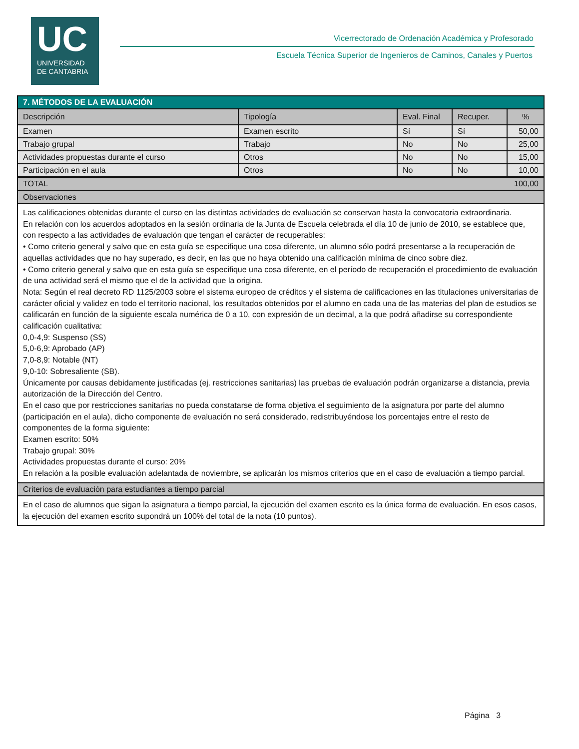UC
UNIVERSIDAD
DE CANTABRIA
Vicerrectorado de Ordenación Académica y Profesorado
Escuela Técnica Superior de Ingenieros de Caminos, Canales y Puertos
| 7. MÉTODOS DE LA EVALUACIÓN | | | | |
| Descripción | Tipología | Eval. Final | Recuper. | % |
| Examen | Examen escrito | Sí | Sí | 50,00 |
| Trabajo grupal | Trabajo | No | No | 25,00 |
| Actividades propuestas durante el curso | Otros | No | No | 15,00 |
| Participación en el aula | Otros | No | No | 10,00 |
| TOTAL | | | | 100,00 |
| Observaciones | | | | |
| Las calificaciones obtenidas durante el curso en las distintas actividades de evaluación se conservan hasta la convocatoria extraordinaria. En relación con los acuerdos adoptados en la sesión ordinaria de la Junta de Escuela celebrada el día 10 de junio de 2010, se establece que, con respecto a las actividades de evaluación que tengan el carácter de recuperables: • Como criterio general y salvo que en esta guía se especifique una cosa diferente, un alumno sólo podrá presentarse a la recuperación de aquellas actividades que no hay superado, es decir, en las que no haya obtenido una calificación mínima de cinco sobre diez. • Como criterio general y salvo que en esta guía se especifique una cosa diferente, en el período de recuperación el procedimiento de evaluación de una actividad será el mismo que el de la actividad que la origina. Nota: Según el real decreto RD 1125/2003 sobre el sistema europeo de créditos y el sistema de calificaciones en las titulaciones universitarias de carácter oficial y validez en todo el territorio nacional, los resultados obtenidos por el alumno en cada una de las materias del plan de estudios se calificarán en función de la siguiente escala numérica de 0 a 10, con expresión de un decimal, a la que podrá añadirse su correspondiente calificación cualitativa: 0,0-4,9: Suspenso (SS) 5,0-6,9: Aprobado (AP) 7,0-8,9: Notable (NT) 9,0-10: Sobresaliente (SB). Únicamente por causas debidamente justificadas (ej. restricciones sanitarias) las pruebas de evaluación podrán organizarse a distancia, previa autorización de la Dirección del Centro. En el caso que por restricciones sanitarias no pueda constatarse de forma objetiva el seguimiento de la asignatura por parte del alumno (participación en el aula), dicho componente de evaluación no será considerado, redistribuyéndose los porcentajes entre el resto de componentes de la forma siguiente: Examen escrito: 50% Trabajo grupal: 30% Actividades propuestas durante el curso: 20% En relación a la posible evaluación adelantada de noviembre, se aplicarán los mismos criterios que en el caso de evaluación a tiempo parcial. | | | | |
| Criterios de evaluación para estudiantes a tiempo parcial | | | | |
| En el caso de alumnos que sigan la asignatura a tiempo parcial, la ejecución del examen escrito es la única forma de evaluación. En esos casos, la ejecución del examen escrito supondrá un 100% del total de la nota (10 puntos). | | | | |
Página 3